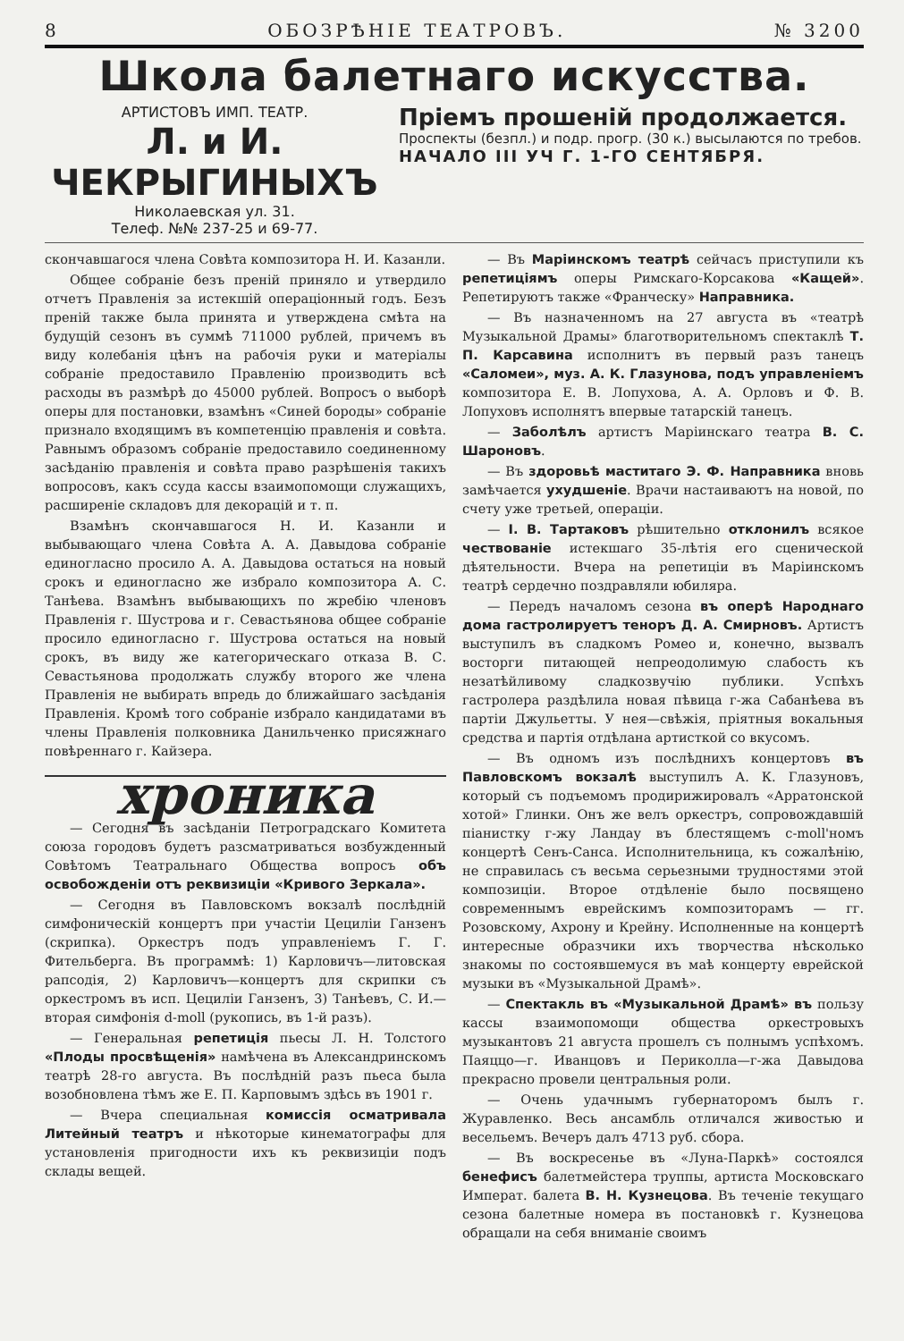8 ОБОЗРѢНІЕ ТЕАТРОВЪ. № 3200
Школа балетнаго искусства.
АРТИСТОВЪ ИМП. ТЕАТР.
Л. и И. ЧЕКРЫГИНЫХЪ
Николаевская ул. 31.
Телеф. №№ 237-25 и 69-77.
Пріемъ прошеній продолжается.
Проспекты (безпл.) и подр. прогр. (30 к.) высылаются по требов.
НАЧАЛО III УЧ Г. 1-ГО СЕНТЯБРЯ.
скончавшагося члена Совѣта композитора Н. И. Казанли.
Общее собраніе безъ преній приняло и утвердило отчетъ Правленія за истекшій операціонный годъ. Безъ преній также была принята и утверждена смѣта на будущій сезонъ въ суммѣ 711000 рублей, причемъ въ виду колебанія цѣнъ на рабочія руки и матеріалы собраніе предоставило Правленію производить всѣ расходы въ размѣрѣ до 45000 рублей. Вопросъ о выборѣ оперы для постановки, взамѣнъ «Синей бороды» собраніе признало входящимъ въ компетенцію правленія и совѣта. Равнымъ образомъ собраніе предоставило соединенному засѣданію правленія и совѣта право разрѣшенія такихъ вопросовъ, какъ ссуда кассы взаимопомощи служащихъ, расширеніе складовъ для декорацій и т. п.
Взамѣнъ скончавшагося Н. И. Казанли и выбывающаго члена Совѣта А. А. Давыдова собраніе единогласно просило А. А. Давыдова остаться на новый срокъ и единогласно же избрало композитора А. С. Танѣева. Взамѣнъ выбывающихъ по жребію членовъ Правленія г. Шустрова и г. Севастьянова общее собраніе просило единогласно г. Шустрова остаться на новый срокъ, въ виду же категорическаго отказа В. С. Севастьянова продолжать службу второго же члена Правленія не выбирать впредь до ближайшаго засѣданія Правленія. Кромѣ того собраніе избрало кандидатами въ члены Правленія полковника Данильченко присяжнаго повѣреннаго г. Кайзера.
хроника
— Сегодня въ засѣданіи Петроградскаго Комитета союза городовъ будетъ разсматриваться возбужденный Совѣтомъ Театральнаго Общества вопросъ объ освобожденіи отъ реквизиціи «Кривого Зеркала».
— Сегодня въ Павловскомъ вокзалѣ послѣдній симфоническій концертъ при участіи Цециліи Ганзенъ (скрипка). Оркестръ подъ управленіемъ Г. Г. Фительберга. Въ программѣ: 1) Карловичъ—литовская рапсодія, 2) Карловичъ—концертъ для скрипки съ оркестромъ въ исп. Цециліи Ганзенъ, 3) Танѣевъ, С. И.—вторая симфонія d-moll (рукопись, въ 1-й разъ).
— Генеральная репетиція пьесы Л. Н. Толстого «Плоды просвѣщенія» намѣчена въ Александринскомъ театрѣ 28-го августа. Въ послѣдній разъ пьеса была возобновлена тѣмъ же Е. П. Карповымъ здѣсь въ 1901 г.
— Вчера специальная комиссія осматривала Литейный театръ и нѣкоторые кинематографы для установленія пригодности ихъ къ реквизиціи подъ склады вещей.
— Въ Маріинскомъ театрѣ сейчасъ приступили къ репетиціямъ оперы Римскаго-Корсакова «Кащей». Репетируютъ также «Франческу» Направника.
— Въ назначенномъ на 27 августа въ «театрѣ Музыкальной Драмы» благотворительномъ спектаклѣ Т. П. Карсавина исполнитъ въ первый разъ танецъ «Саломеи», муз. А. К. Глазунова, подъ управленіемъ композитора Е. В. Лопухова, А. А. Орловъ и Ф. В. Лопуховъ исполнятъ впервые татарскій танецъ.
— Заболѣлъ артистъ Маріинскаго театра В. С. Шароновъ.
— Въ здоровьѣ маститаго Э. Ф. Направника вновь замѣчается ухудшеніе. Врачи настаиваютъ на новой, по счету уже третьей, операціи.
— І. В. Тартаковъ рѣшительно отклонилъ всякое чествованіе истекшаго 35-лѣтія его сценической дѣятельности. Вчера на репетиціи въ Маріинскомъ театрѣ сердечно поздравляли юбиляра.
— Передъ началомъ сезона въ оперѣ Народнаго дома гастролируетъ теноръ Д. А. Смирновъ. Артистъ выступилъ въ сладкомъ Ромео и, конечно, вызвалъ восторги питающей непреодолимую слабость къ незатѣйливому сладкозвучію публики. Успѣхъ гастролера раздѣлила новая пѣвица г-жа Сабанѣева въ партіи Джульетты. У нея—свѣжія, пріятныя вокальныя средства и партія отдѣлана артисткой со вкусомъ.
— Въ одномъ изъ послѣднихъ концертовъ въ Павловскомъ вокзалѣ выступилъ А. К. Глазуновъ, который съ подъемомъ продирижировалъ «Арратонской хотой» Глинки. Онъ же велъ оркестръ, сопровождавшій піанистку г-жу Ландау въ блестящемъ c-moll'номъ концертѣ Сенъ-Санса. Исполнительница, къ сожалѣнію, не справилась съ весьма серьезными трудностями этой композиціи. Второе отдѣленіе было посвящено современнымъ еврейскимъ композиторамъ — гг. Розовскому, Ахрону и Крейну. Исполненные на концертѣ интересные образчики ихъ творчества нѣсколько знакомы по состоявшемуся въ маѣ концерту еврейской музыки въ «Музыкальной Драмѣ».
— Спектакль въ «Музыкальной Драмѣ» въ пользу кассы взаимопомощи общества оркестровыхъ музыкантовъ 21 августа прошелъ съ полнымъ успѣхомъ. Паяццо—г. Иванцовъ и Периколла—г-жа Давыдова прекрасно провели центральныя роли.
— Очень удачнымъ губернаторомъ былъ г. Журавленко. Весь ансамбль отличался живостью и весельемъ. Вечеръ далъ 4713 руб. сбора.
— Въ воскресенье въ «Луна-Паркѣ» состоялся бенефисъ балетмейстера труппы, артиста Московскаго Императ. балета В. Н. Кузнецова. Въ теченіе текущаго сезона балетные номера въ постановкѣ г. Кузнецова обращали на себя вниманіе своимъ